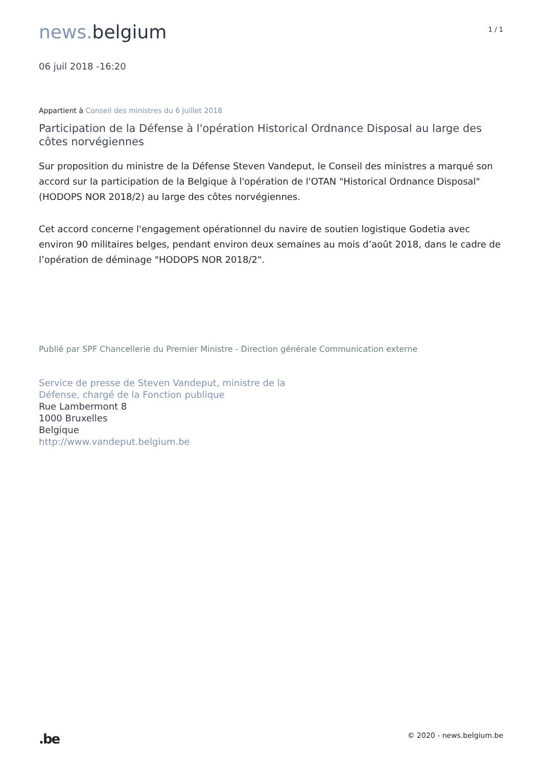news. belgium
1 / 1
06 juil 2018 -16:20
Appartient à Conseil des ministres du 6 juillet 2018
Participation de la Défense à l'opération Historical Ordnance Disposal au large des côtes norvégiennes
Sur proposition du ministre de la Défense Steven Vandeput, le Conseil des ministres a marqué son accord sur la participation de la Belgique à l'opération de l'OTAN "Historical Ordnance Disposal" (HODOPS NOR 2018/2) au large des côtes norvégiennes.
Cet accord concerne l'engagement opérationnel du navire de soutien logistique Godetia avec environ 90 militaires belges, pendant environ deux semaines au mois d’août 2018, dans le cadre de l’opération de déminage "HODOPS NOR 2018/2".
Publié par SPF Chancellerie du Premier Ministre - Direction générale Communication externe
Service de presse de Steven Vandeput, ministre de la
Défense, chargé de la Fonction publique
Rue Lambermont 8
1000 Bruxelles
Belgique
http://www.vandeput.belgium.be
.be
© 2020 - news.belgium.be